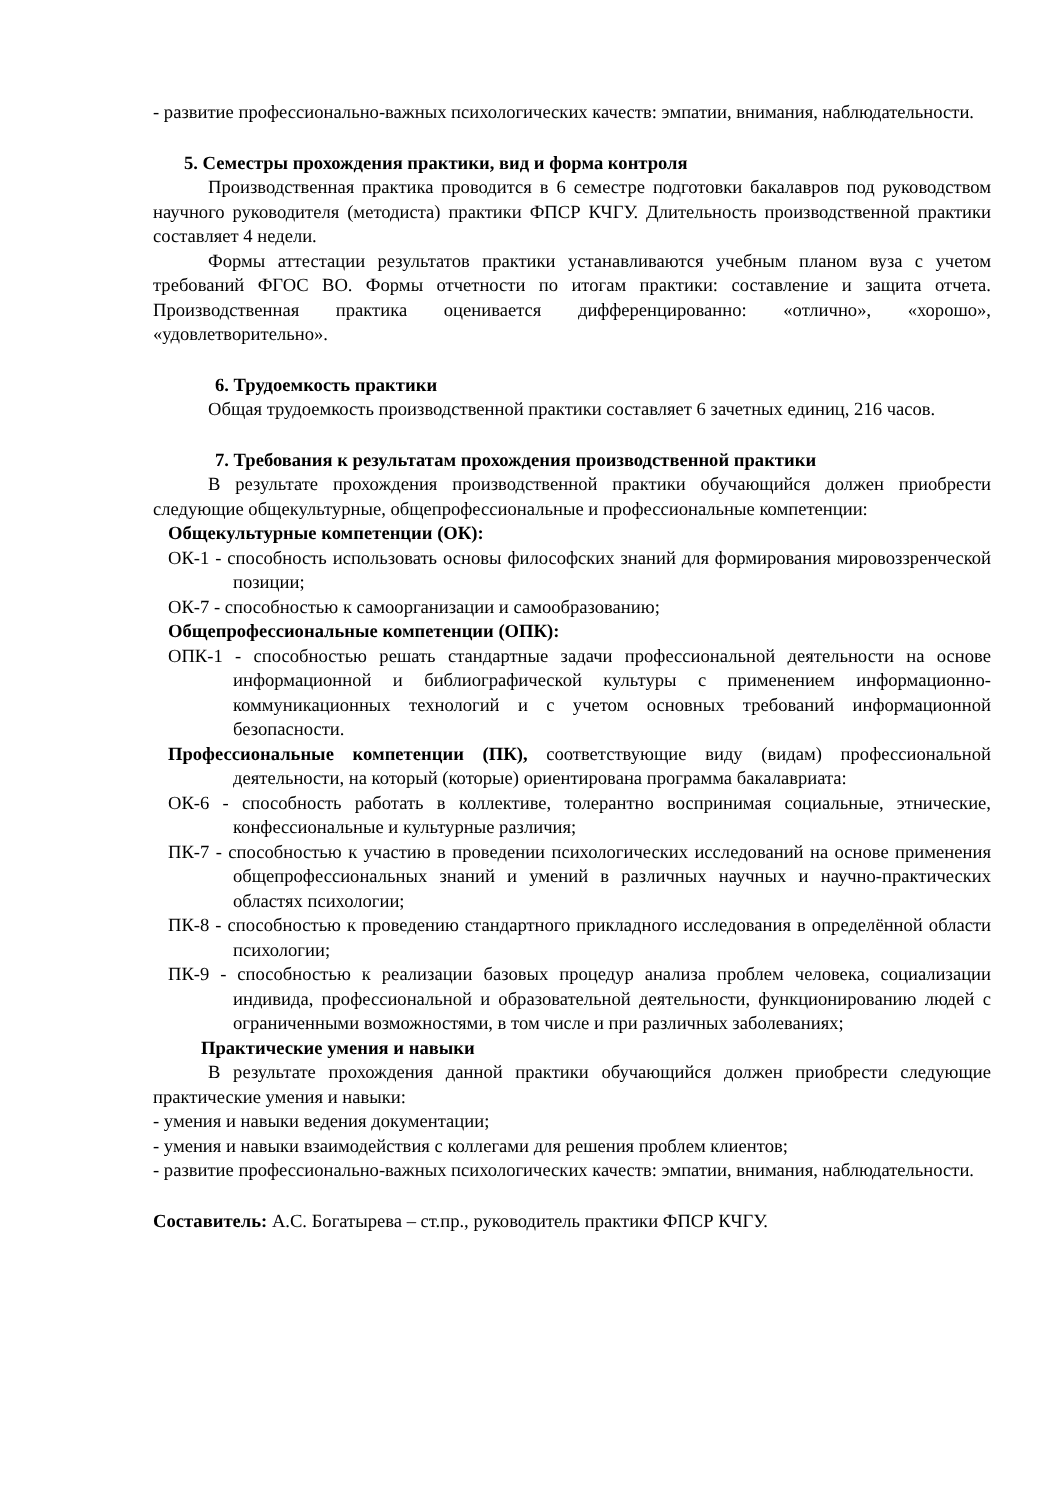- развитие профессионально-важных психологических качеств: эмпатии, внимания, наблюдательности.
5. Семестры прохождения практики, вид и форма контроля
Производственная практика проводится в 6 семестре подготовки бакалавров под руководством научного руководителя (методиста) практики ФПСР КЧГУ. Длительность производственной практики составляет 4 недели.
Формы аттестации результатов практики устанавливаются учебным планом вуза с учетом требований ФГОС ВО. Формы отчетности по итогам практики: составление и защита отчета. Производственная практика оценивается дифференцированно: «отлично», «хорошо», «удовлетворительно».
6. Трудоемкость практики
Общая трудоемкость производственной практики составляет 6 зачетных единиц, 216 часов.
7. Требования к результатам прохождения производственной практики
В результате прохождения производственной практики обучающийся должен приобрести следующие общекультурные, общепрофессиональные и профессиональные компетенции:
Общекультурные компетенции (ОК):
ОК-1 - способность использовать основы философских знаний для формирования мировоззренческой позиции;
ОК-7 - способностью к самоорганизации и самообразованию;
Общепрофессиональные компетенции (ОПК):
ОПК-1 - способностью решать стандартные задачи профессиональной деятельности на основе информационной и библиографической культуры с применением информационно-коммуникационных технологий и с учетом основных требований информационной безопасности.
Профессиональные компетенции (ПК), соответствующие виду (видам) профессиональной деятельности, на который (которые) ориентирована программа бакалавриата:
ОК-6 - способность работать в коллективе, толерантно воспринимая социальные, этнические, конфессиональные и культурные различия;
ПК-7 - способностью к участию в проведении психологических исследований на основе применения общепрофессиональных знаний и умений в различных научных и научно-практических областях психологии;
ПК-8 - способностью к проведению стандартного прикладного исследования в определённой области психологии;
ПК-9 - способностью к реализации базовых процедур анализа проблем человека, социализации индивида, профессиональной и образовательной деятельности, функционированию людей с ограниченными возможностями, в том числе и при различных заболеваниях;
Практические умения и навыки
В результате прохождения данной практики обучающийся должен приобрести следующие практические умения и навыки:
- умения и навыки ведения документации;
- умения и навыки взаимодействия с коллегами для решения проблем клиентов;
- развитие профессионально-важных психологических качеств: эмпатии, внимания, наблюдательности.
Составитель: А.С. Богатырева – ст.пр., руководитель практики ФПСР КЧГУ.